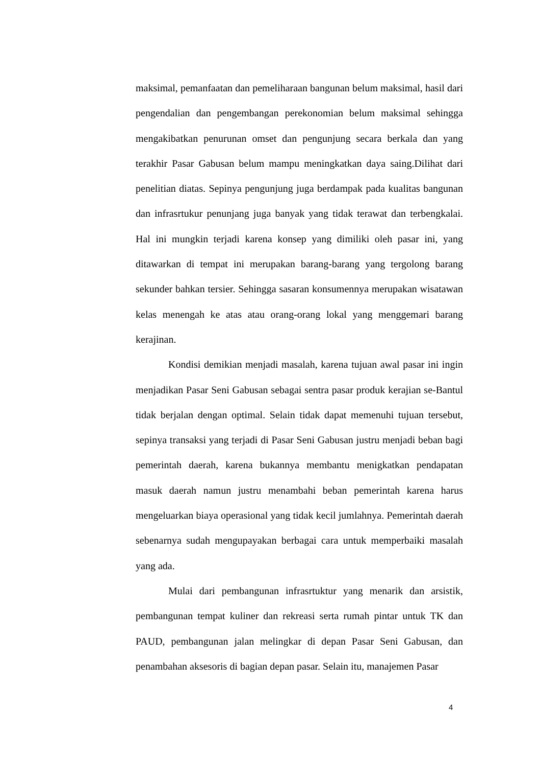maksimal, pemanfaatan dan pemeliharaan bangunan belum maksimal, hasil dari pengendalian dan pengembangan perekonomian belum maksimal sehingga mengakibatkan penurunan omset dan pengunjung secara berkala dan yang terakhir Pasar Gabusan belum mampu meningkatkan daya saing.Dilihat dari penelitian diatas. Sepinya pengunjung juga berdampak pada kualitas bangunan dan infrasrtukur penunjang juga banyak yang tidak terawat dan terbengkalai. Hal ini mungkin terjadi karena konsep yang dimiliki oleh pasar ini, yang ditawarkan di tempat ini merupakan barang-barang yang tergolong barang sekunder bahkan tersier. Sehingga sasaran konsumennya merupakan wisatawan kelas menengah ke atas atau orang-orang lokal yang menggemari barang kerajinan.
Kondisi demikian menjadi masalah, karena tujuan awal pasar ini ingin menjadikan Pasar Seni Gabusan sebagai sentra pasar produk kerajian se-Bantul tidak berjalan dengan optimal. Selain tidak dapat memenuhi tujuan tersebut, sepinya transaksi yang terjadi di Pasar Seni Gabusan justru menjadi beban bagi pemerintah daerah, karena bukannya membantu menigkatkan pendapatan masuk daerah namun justru menambahi beban pemerintah karena harus mengeluarkan biaya operasional yang tidak kecil jumlahnya. Pemerintah daerah sebenarnya sudah mengupayakan berbagai cara untuk memperbaiki masalah yang ada.
Mulai dari pembangunan infrasrtuktur yang menarik dan arsistik, pembangunan tempat kuliner dan rekreasi serta rumah pintar untuk TK dan PAUD, pembangunan jalan melingkar di depan Pasar Seni Gabusan, dan penambahan aksesoris di bagian depan pasar. Selain itu, manajemen Pasar
4